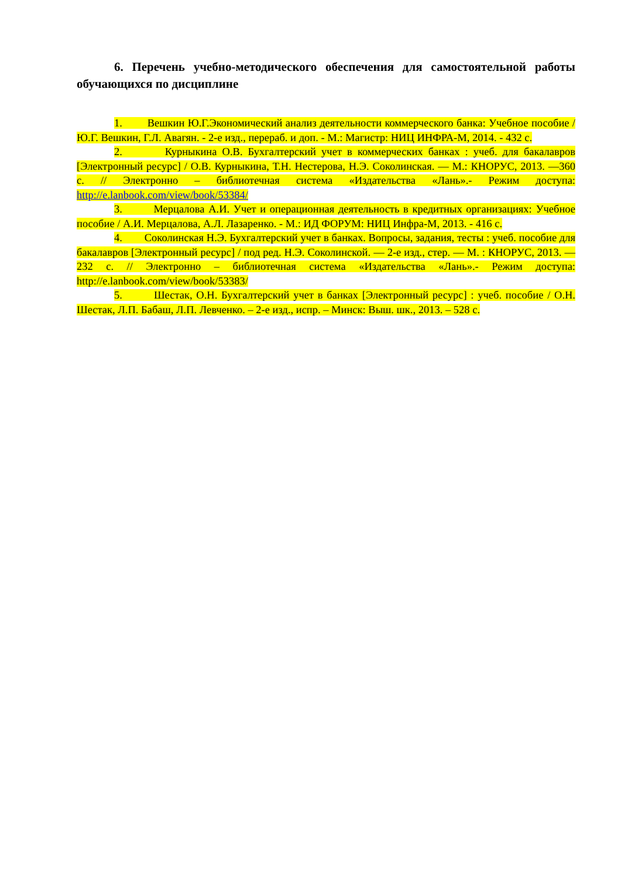6. Перечень учебно-методического обеспечения для самостоятельной работы обучающихся по дисциплине
1. Вешкин Ю.Г.Экономический анализ деятельности коммерческого банка: Учебное пособие / Ю.Г. Вешкин, Г.Л. Авагян. - 2-е изд., перераб. и доп. - М.: Магистр: НИЦ ИНФРА-М, 2014. - 432 с.
2. Курныкина О.В. Бухгалтерский учет в коммерческих банках : учеб. для бакалавров [Электронный ресурс] / О.В. Курныкина, Т.Н. Нестерова, Н.Э. Соколинская. — М.: КНОРУС, 2013. —360 с. // Электронно – библиотечная система «Издательства «Лань».- Режим доступа: http://e.lanbook.com/view/book/53384/
3. Мерцалова А.И. Учет и операционная деятельность в кредитных организациях: Учебное пособие / А.И. Мерцалова, А.Л. Лазаренко. - М.: ИД ФОРУМ: НИЦ Инфра-М, 2013. - 416 с.
4. Соколинская Н.Э. Бухгалтерский учет в банках. Вопросы, задания, тесты : учеб. пособие для бакалавров [Электронный ресурс] / под ред. Н.Э. Соколинской. — 2-е изд., стер. — М. : КНОРУС, 2013. — 232 с. // Электронно – библиотечная система «Издательства «Лань».- Режим доступа: http://e.lanbook.com/view/book/53383/
5. Шестак, О.Н. Бухгалтерский учет в банках [Электронный ресурс] : учеб. пособие / О.Н. Шестак, Л.П. Бабаш, Л.П. Левченко. – 2-е изд., испр. – Минск: Выш. шк., 2013. – 528 с.